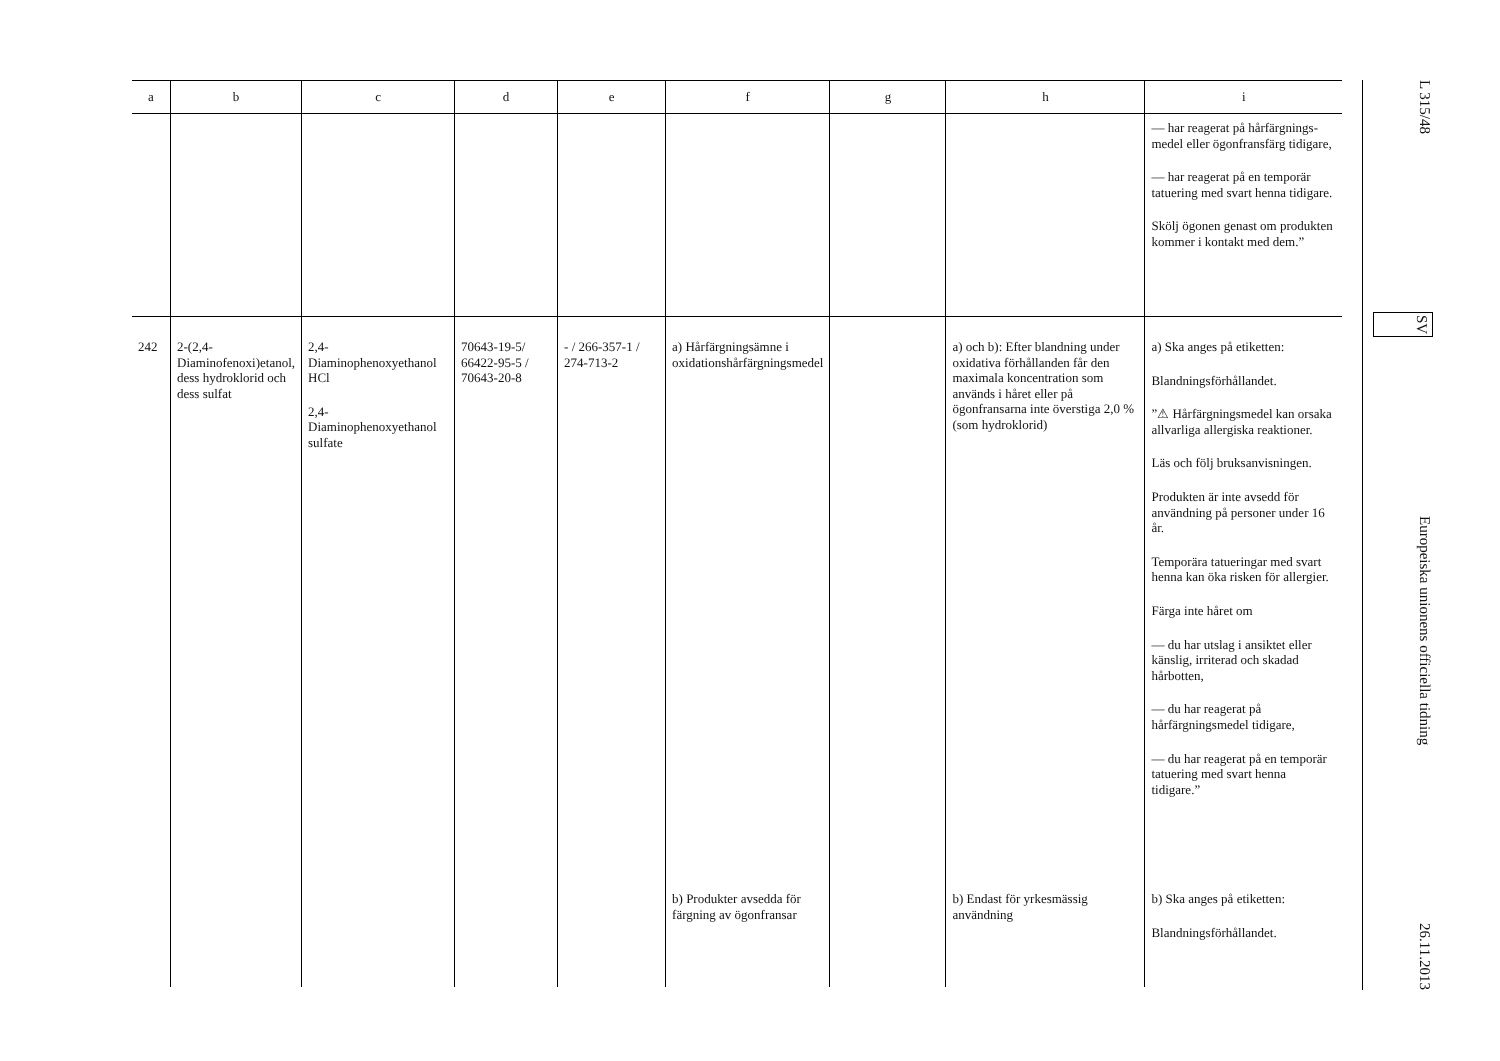| a | b | c | d | e | f | g | h | i |
| --- | --- | --- | --- | --- | --- | --- | --- | --- |
| | | | | | | | | — har reagerat på hårfärgnings­medel eller ögonfransfärg tidigare, — har reagerat på en temporär tatuering med svart henna tidigare. Skölj ögonen genast om produkten kommer i kontakt med dem.” |
| 242 | 2-(2,4-Diaminofenoxi)etanol, dess hydroklorid och dess sulfat | 2,4-Diaminophenoxyethanol HCl 2,4-Diaminophenoxyethanol sulfate | 70643-19-5/ 66422-95-5 / 70643-20-8 | - / 266-357-1 / 274-713-2 | a) Hårfärgningsämne i oxidationshårfärgningsmedel | | a) och b): Efter blandning under oxidativa förhållanden får den maximala koncentration som används i håret eller på ögonfransarna inte överstiga 2,0 % (som hydroklorid) | a) Ska anges på etiketten: Blandningsförhållandet. ”⚠ Hårfärgningsmedel kan orsaka allvarliga allergiska reaktioner. Läs och följ bruksanvisningen. Produkten är inte avsedd för användning på personer under 16 år. Temporära tatueringar med svart henna kan öka risken för allergier. Färga inte håret om — du har utslag i ansiktet eller känslig, irriterad och skadad hårbotten, — du har reagerat på hårfärgningsmedel tidigare, — du har reagerat på en temporär tatuering med svart henna tidigare.” |
| | | | | | b) Produkter avsedda för färgning av ögonfransar | | b) Endast för yrkesmässig användning | b) Ska anges på etiketten: Blandningsförhållandet. |
L 315/48
SV
Europeiska unionens officiella tidning
26.11.2013